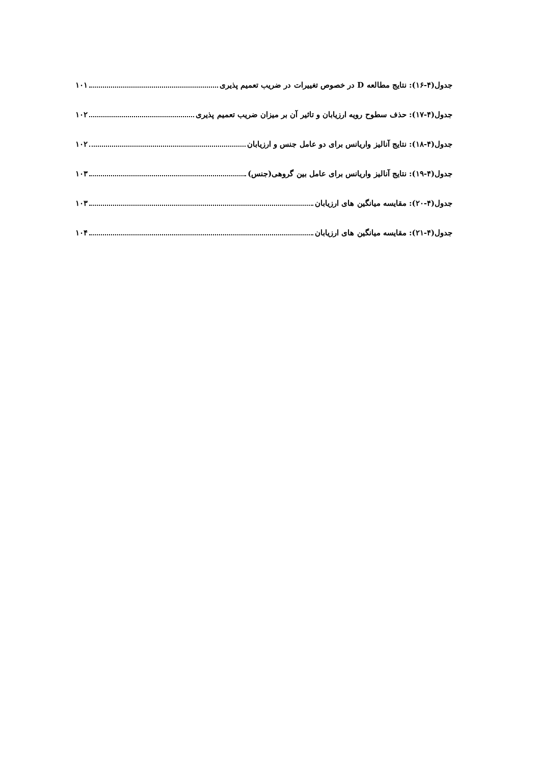جدول(۴-۱۶): نتایج مطالعه D در خصوص تغییرات در ضریب تعمیم پذیری ۱۰۱
جدول(۴-۱۷): حذف سطوح رویه ارزیابان و تاثیر آن بر میزان ضریب تعمیم پذیری ۱۰۲
جدول(۴-۱۸): نتایج آنالیز واریانس برای دو عامل جنس و ارزیابان ۱۰۲
جدول(۴-۱۹): نتایج آنالیز واریانس برای عامل بین گروهی(جنس) ۱۰۳
جدول(۴-۲۰): مقایسه میانگین های ارزیابان ۱۰۳
جدول(۴-۲۱): مقایسه میانگین های ارزیابان ۱۰۴